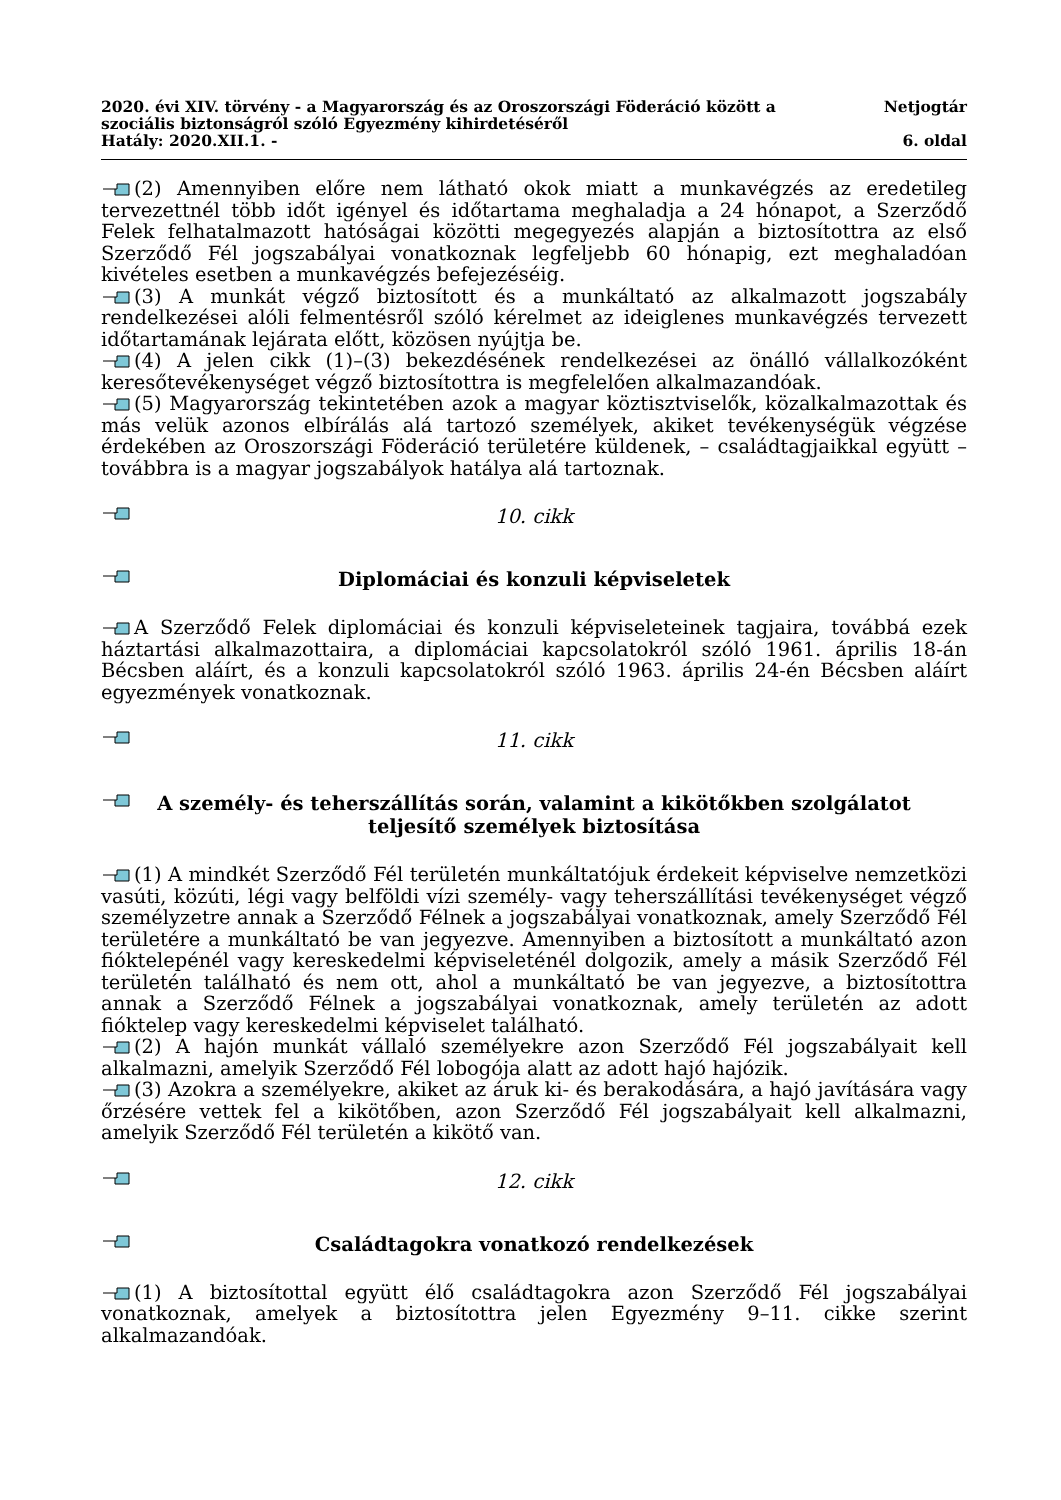2020. évi XIV. törvény - a Magyarország és az Oroszországi Föderáció között a
szociális biztonságról szóló Egyezmény kihirdetéséről
Hatály: 2020.XII.1. -
Netjogtár
6. oldal
(2) Amennyiben előre nem látható okok miatt a munkavégzés az eredetileg tervezettnél több időt igényel és időtartama meghaladja a 24 hónapot, a Szerződő Felek felhatalmazott hatóságai közötti megegyezés alapján a biztosítottra az első Szerződő Fél jogszabályai vonatkoznak legfeljebb 60 hónapig, ezt meghaladóan kivételes esetben a munkavégzés befejezéséig.
(3) A munkát végző biztosított és a munkáltató az alkalmazott jogszabály rendelkezései alóli felmentésről szóló kérelmet az ideiglenes munkavégzés tervezett időtartamának lejárata előtt, közösen nyújtja be.
(4) A jelen cikk (1)–(3) bekezdésének rendelkezései az önálló vállalkozóként keresőtevékenységet végző biztosítottra is megfelelően alkalmazandóak.
(5) Magyarország tekintetében azok a magyar köztisztviselők, közalkalmazottak és más velük azonos elbírálás alá tartozó személyek, akiket tevékenységük végzése érdekében az Oroszországi Föderáció területére küldenek, – családtagjaikkal együtt – továbbra is a magyar jogszabályok hatálya alá tartoznak.
10. cikk
Diplomáciai és konzuli képviseletek
A Szerződő Felek diplomáciai és konzuli képviseleteinek tagjaira, továbbá ezek háztartási alkalmazottaira, a diplomáciai kapcsolatokról szóló 1961. április 18-án Bécsben aláírt, és a konzuli kapcsolatokról szóló 1963. április 24-én Bécsben aláírt egyezmények vonatkoznak.
11. cikk
A személy- és teherszállítás során, valamint a kikötőkben szolgálatot teljesítő személyek biztosítása
(1) A mindkét Szerződő Fél területén munkáltatójuk érdekeit képviselve nemzetközi vasúti, közúti, légi vagy belföldi vízi személy- vagy teherszállítási tevékenységet végző személyzetre annak a Szerződő Félnek a jogszabályai vonatkoznak, amely Szerződő Fél területére a munkáltató be van jegyezve. Amennyiben a biztosított a munkáltató azon fióktelepénél vagy kereskedelmi képviseleténél dolgozik, amely a másik Szerződő Fél területén található és nem ott, ahol a munkáltató be van jegyezve, a biztosítottra annak a Szerződő Félnek a jogszabályai vonatkoznak, amely területén az adott fióktelep vagy kereskedelmi képviselet található.
(2) A hajón munkát vállaló személyekre azon Szerződő Fél jogszabályait kell alkalmazni, amelyik Szerződő Fél lobogója alatt az adott hajó hajózik.
(3) Azokra a személyekre, akiket az áruk ki- és berakodására, a hajó javítására vagy őrzésére vettek fel a kikötőben, azon Szerződő Fél jogszabályait kell alkalmazni, amelyik Szerződő Fél területén a kikötő van.
12. cikk
Családtagokra vonatkozó rendelkezések
(1) A biztosítottal együtt élő családtagokra azon Szerződő Fél jogszabályai vonatkoznak, amelyek a biztosítottra jelen Egyezmény 9–11. cikke szerint alkalmazandóak.